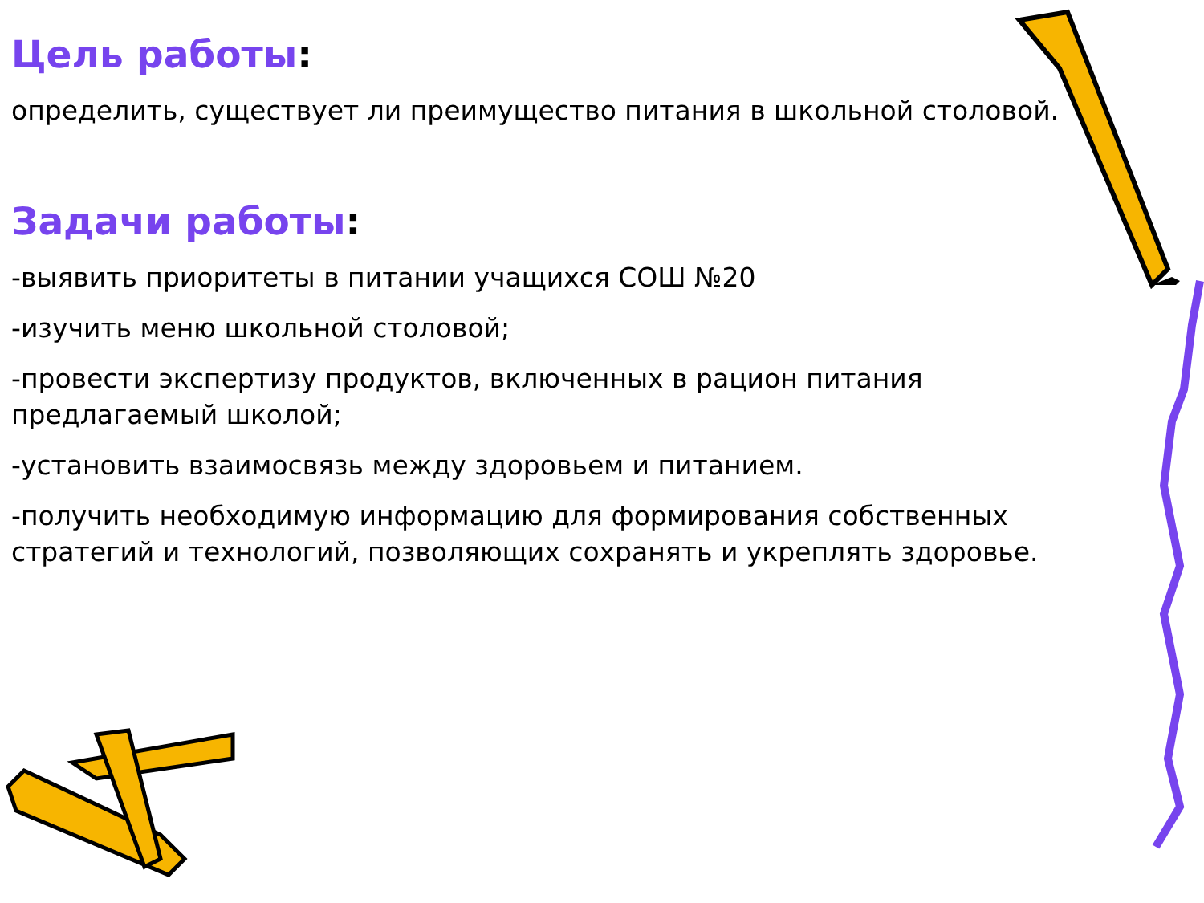Цель работы:
определить, существует ли преимущество питания в школьной столовой.
Задачи работы:
-выявить приоритеты в питании учащихся СОШ №20
-изучить меню школьной столовой;
-провести экспертизу продуктов, включенных в рацион питания предлагаемый школой;
-установить взаимосвязь между здоровьем и питанием.
-получить необходимую информацию для формирования собственных стратегий и технологий, позволяющих сохранять и укреплять здоровье.